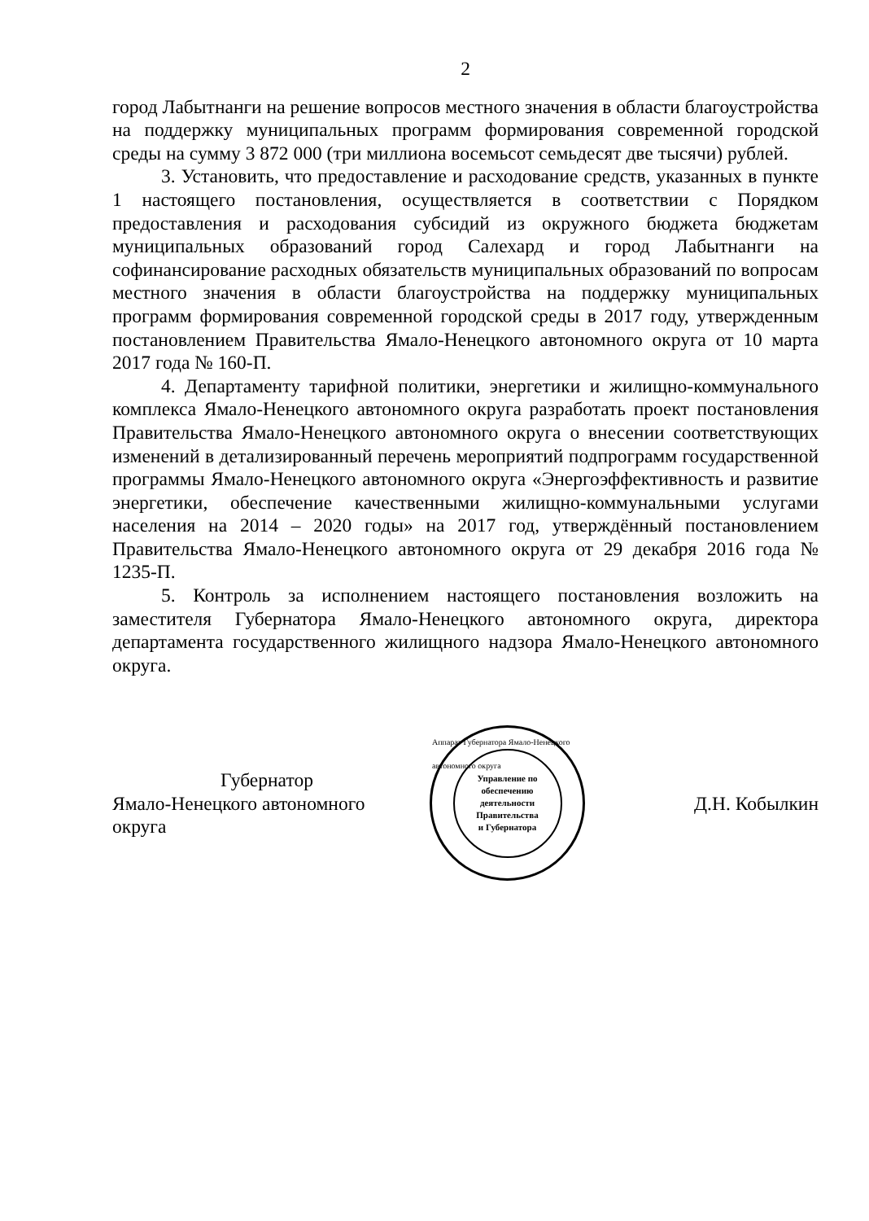2
город Лабытнанги на решение вопросов местного значения в области благоустройства на поддержку муниципальных программ формирования современной городской среды на сумму 3 872 000 (три миллиона восемьсот семьдесят две тысячи) рублей.
3. Установить, что предоставление и расходование средств, указанных в пункте 1 настоящего постановления, осуществляется в соответствии с Порядком предоставления и расходования субсидий из окружного бюджета бюджетам муниципальных образований город Салехард и город Лабытнанги на софинансирование расходных обязательств муниципальных образований по вопросам местного значения в области благоустройства на поддержку муниципальных программ формирования современной городской среды в 2017 году, утвержденным постановлением Правительства Ямало-Ненецкого автономного округа от 10 марта 2017 года № 160-П.
4. Департаменту тарифной политики, энергетики и жилищно-коммунального комплекса Ямало-Ненецкого автономного округа разработать проект постановления Правительства Ямало-Ненецкого автономного округа о внесении соответствующих изменений в детализированный перечень мероприятий подпрограмм государственной программы Ямало-Ненецкого автономного округа «Энергоэффективность и развитие энергетики, обеспечение качественными жилищно-коммунальными услугами населения на 2014 – 2020 годы» на 2017 год, утверждённый постановлением Правительства Ямало-Ненецкого автономного округа от 29 декабря 2016 года № 1235-П.
5. Контроль за исполнением настоящего постановления возложить на заместителя Губернатора Ямало-Ненецкого автономного округа, директора департамента государственного жилищного надзора Ямало-Ненецкого автономного округа.
Губернатор
Ямало-Ненецкого автономного округа
Аппарат Губернатора Ямало-Ненецкого автономного округа
Управление по
обеспечению
деятельности
Правительства
и Губернатора
Д.Н. Кобылкин